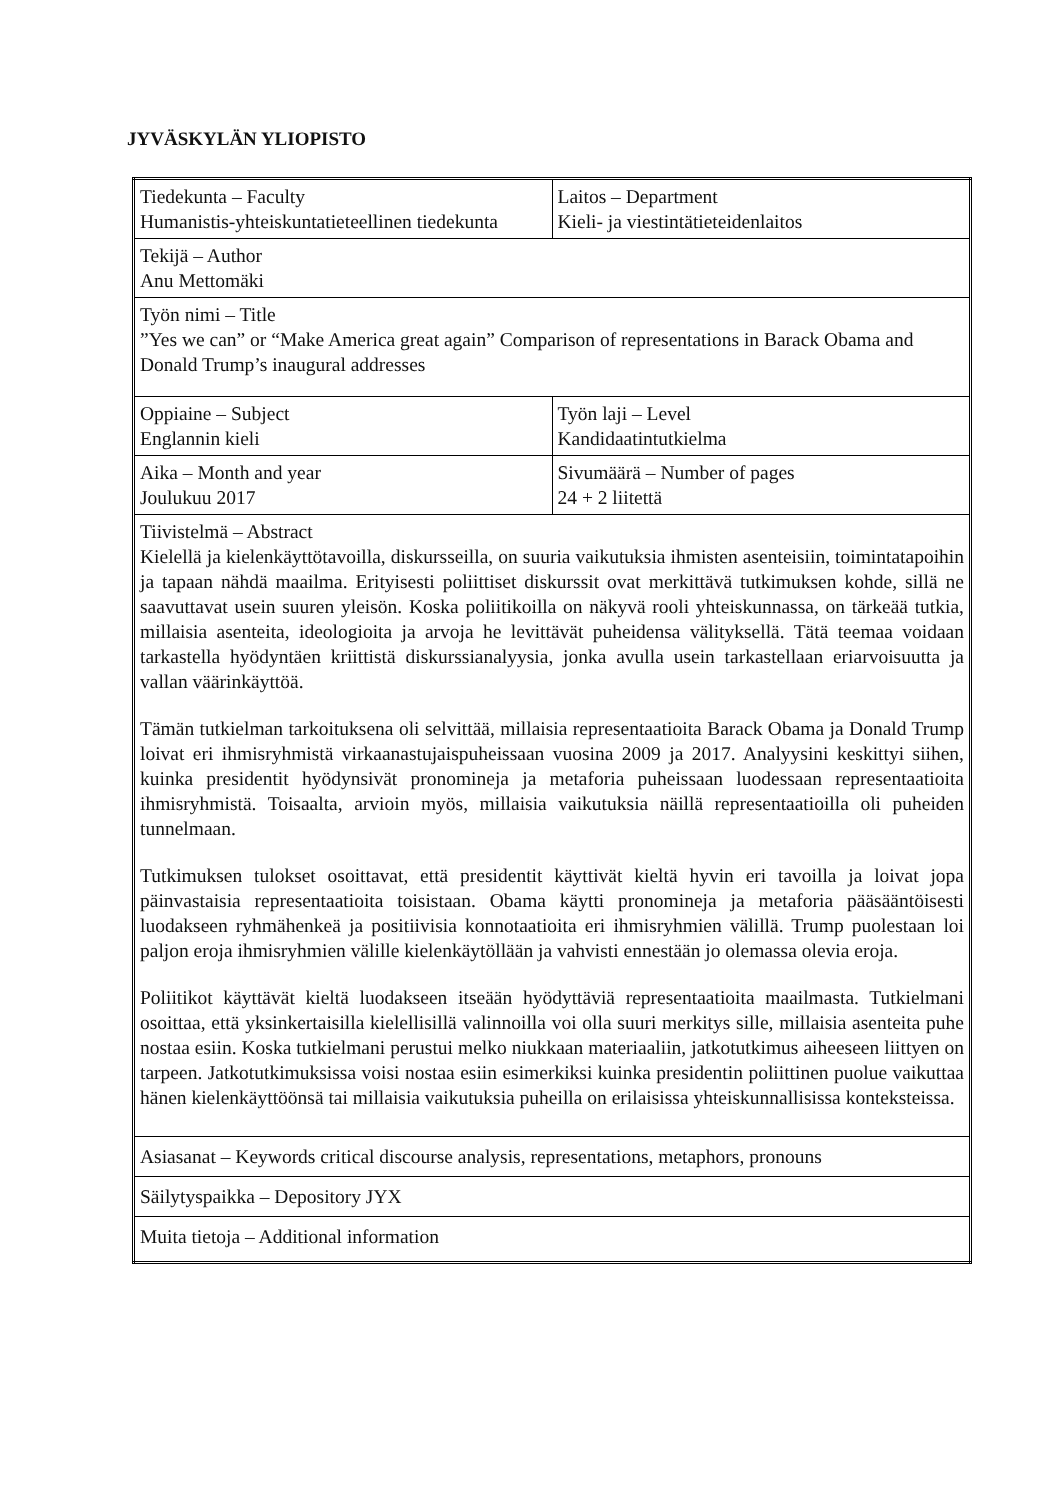JYVÄSKYLÄN YLIOPISTO
| Tiedekunta – Faculty Humanistis-yhteiskuntatieteellinen tiedekunta | Laitos – Department Kieli- ja viestintätieteidenlaitos |
| Tekijä – Author Anu Mettomäki | |
| Työn nimi – Title ”Yes we can” or “Make America great again” Comparison of representations in Barack Obama and Donald Trump’s inaugural addresses | |
| Oppiaine – Subject Englannin kieli | Työn laji – Level Kandidaatintutkielma |
| Aika – Month and year Joulukuu 2017 | Sivumäärä – Number of pages 24 + 2 liitettä |
| Tiivistelmä – Abstract Kielellä ja kielenkäyttötavoilla, diskursseilla, on suuria vaikutuksia ihmisten asenteisiin, toimintatapoihin ja tapaan nähdä maailma. Erityisesti poliittiset diskurssit ovat merkittävä tutkimuksen kohde, sillä ne saavuttavat usein suuren yleisön. Koska poliitikoilla on näkyvä rooli yhteiskunnassa, on tärkeää tutkia, millaisia asenteita, ideologioita ja arvoja he levittävät puheidensa välityksellä. Tätä teemaa voidaan tarkastella hyödyntäen kriittistä diskurssianalyysia, jonka avulla usein tarkastellaan eriarvoisuutta ja vallan väärinkäyttöä. Tämän tutkielman tarkoituksena oli selvittää, millaisia representaatioita Barack Obama ja Donald Trump loivat eri ihmisryhmistä virkaanastujaispuheissaan vuosina 2009 ja 2017. Analyysini keskittyi siihen, kuinka presidentit hyödynsivät pronomineja ja metaforia puheissaan luodessaan representaatioita ihmisryhmistä. Toisaalta, arvioin myös, millaisia vaikutuksia näillä representaatioilla oli puheiden tunnelmaan. Tutkimuksen tulokset osoittavat, että presidentit käyttivät kieltä hyvin eri tavoilla ja loivat jopa päinvastaisia representaatioita toisistaan. Obama käytti pronomineja ja metaforia pääsääntöisesti luodakseen ryhmähenkeä ja positiivisia konnotaatioita eri ihmisryhmien välillä. Trump puolestaan loi paljon eroja ihmisryhmien välille kielenkäytöllään ja vahvisti ennestään jo olemassa olevia eroja. Poliitikot käyttävät kieltä luodakseen itseään hyödyttäviä representaatioita maailmasta. Tutkielmani osoittaa, että yksinkertaisilla kielellisillä valinnoilla voi olla suuri merkitys sille, millaisia asenteita puhe nostaa esiin. Koska tutkielmani perustui melko niukkaan materiaaliin, jatkotutkimus aiheeseen liittyen on tarpeen. Jatkotutkimuksissa voisi nostaa esiin esimerkiksi kuinka presidentin poliittinen puolue vaikuttaa hänen kielenkäyttöönsä tai millaisia vaikutuksia puheilla on erilaisissa yhteiskunnallisissa konteksteissa. | |
| Asiasanat – Keywords critical discourse analysis, representations, metaphors, pronouns | |
| Säilytyspaikka – Depository JYX | |
| Muita tietoja – Additional information | |